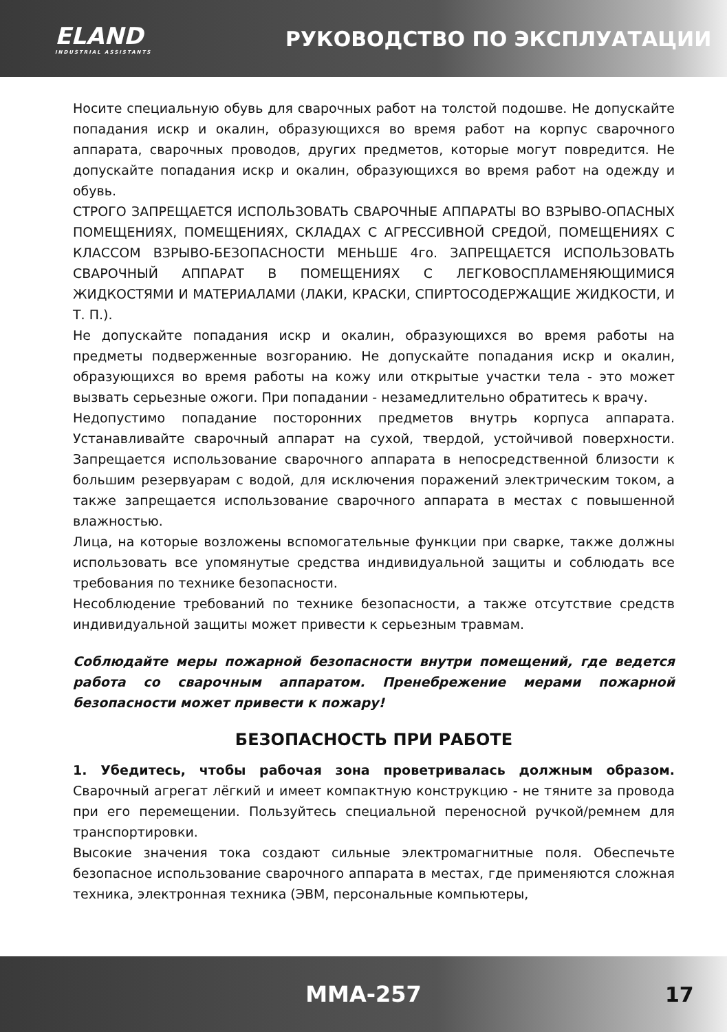ELAND
INDUSTRIAL ASSISTANTS
РУКОВОДСТВО ПО ЭКСПЛУАТАЦИИ
Носите специальную обувь для сварочных работ на толстой подошве. Не допускайте попадания искр и окалин, образующихся во время работ на корпус сварочного аппарата, сварочных проводов, других предметов, которые могут повредится. Не допускайте попадания искр и окалин, образующихся во время работ на одежду и обувь.
СТРОГО ЗАПРЕЩАЕТСЯ ИСПОЛЬЗОВАТЬ СВАРОЧНЫЕ АППАРАТЫ ВО ВЗРЫВО-ОПАСНЫХ ПОМЕЩЕНИЯХ, ПОМЕЩЕНИЯХ, СКЛАДАХ С АГРЕССИВНОЙ СРЕДОЙ, ПОМЕЩЕНИЯХ С КЛАССОМ ВЗРЫВО-БЕЗОПАСНОСТИ МЕНЬШЕ 4го. ЗАПРЕЩАЕТСЯ ИСПОЛЬЗОВАТЬ СВАРОЧНЫЙ АППАРАТ В ПОМЕЩЕНИЯХ С ЛЕГКОВОСПЛАМЕНЯЮЩИМИСЯ ЖИДКОСТЯМИ И МАТЕРИАЛАМИ (ЛАКИ, КРАСКИ, СПИРТОСОДЕРЖАЩИЕ ЖИДКОСТИ, И Т. П.).
Не допускайте попадания искр и окалин, образующихся во время работы на предметы подверженные возгоранию. Не допускайте попадания искр и окалин, образующихся во время работы на кожу или открытые участки тела - это может вызвать серьезные ожоги. При попадании - незамедлительно обратитесь к врачу.
Недопустимо попадание посторонних предметов внутрь корпуса аппарата. Устанавливайте сварочный аппарат на сухой, твердой, устойчивой поверхности. Запрещается использование сварочного аппарата в непосредственной близости к большим резервуарам с водой, для исключения поражений электрическим током, а также запрещается использование сварочного аппарата в местах с повышенной влажностью.
Лица, на которые возложены вспомогательные функции при сварке, также должны использовать все упомянутые средства индивидуальной защиты и соблюдать все требования по технике безопасности.
Несоблюдение требований по технике безопасности, а также отсутствие средств индивидуальной защиты может привести к серьезным травмам.
Соблюдайте меры пожарной безопасности внутри помещений, где ведется работа со сварочным аппаратом. Пренебрежение мерами пожарной безопасности может привести к пожару!
БЕЗОПАСНОСТЬ ПРИ РАБОТЕ
1. Убедитесь, чтобы рабочая зона проветривалась должным образом. Сварочный агрегат лёгкий и имеет компактную конструкцию - не тяните за провода при его перемещении. Пользуйтесь специальной переносной ручкой/ремнем для транспортировки.
Высокие значения тока создают сильные электромагнитные поля. Обеспечьте безопасное использование сварочного аппарата в местах, где применяются сложная техника, электронная техника (ЭВМ, персональные компьютеры,
MMA-257 17